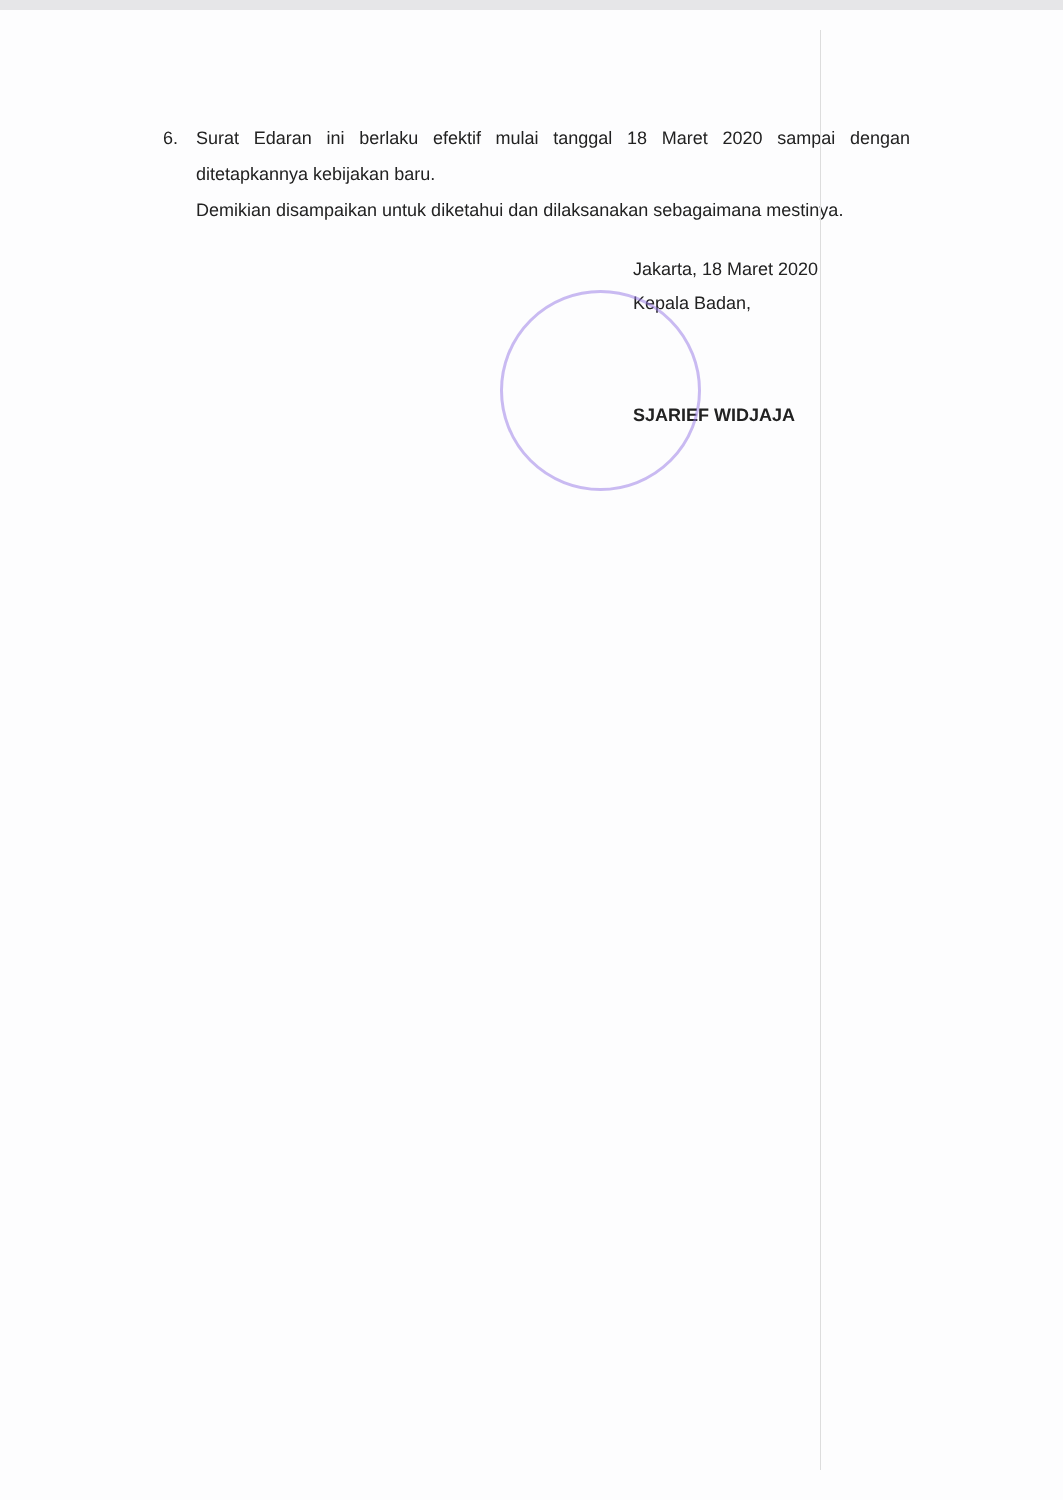6. Surat Edaran ini berlaku efektif mulai tanggal 18 Maret 2020 sampai dengan ditetapkannya kebijakan baru.
Demikian disampaikan untuk diketahui dan dilaksanakan sebagaimana mestinya.
Jakarta, 18 Maret 2020
Kepala Badan,
SJARIEF WIDJAJA